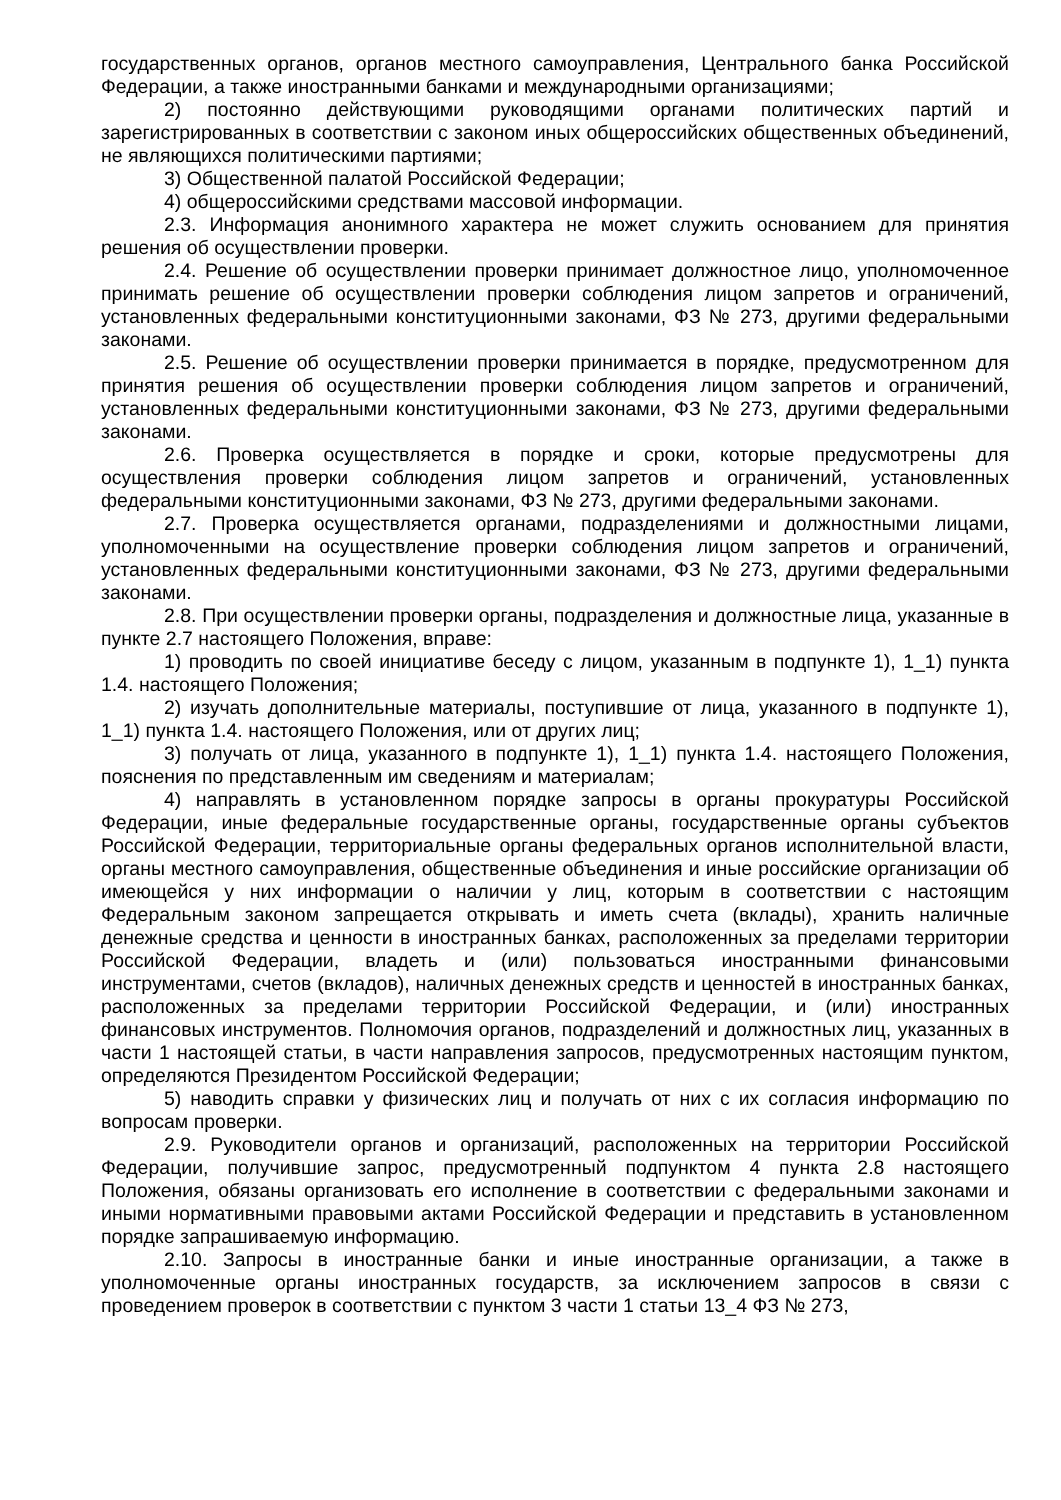государственных органов, органов местного самоуправления, Центрального банка Российской Федерации, а также иностранными банками и международными организациями;
2) постоянно действующими руководящими органами политических партий и зарегистрированных в соответствии с законом иных общероссийских общественных объединений, не являющихся политическими партиями;
3) Общественной палатой Российской Федерации;
4) общероссийскими средствами массовой информации.
2.3. Информация анонимного характера не может служить основанием для принятия решения об осуществлении проверки.
2.4. Решение об осуществлении проверки принимает должностное лицо, уполномоченное принимать решение об осуществлении проверки соблюдения лицом запретов и ограничений, установленных федеральными конституционными законами, ФЗ № 273, другими федеральными законами.
2.5. Решение об осуществлении проверки принимается в порядке, предусмотренном для принятия решения об осуществлении проверки соблюдения лицом запретов и ограничений, установленных федеральными конституционными законами, ФЗ № 273, другими федеральными законами.
2.6. Проверка осуществляется в порядке и сроки, которые предусмотрены для осуществления проверки соблюдения лицом запретов и ограничений, установленных федеральными конституционными законами, ФЗ № 273, другими федеральными законами.
2.7. Проверка осуществляется органами, подразделениями и должностными лицами, уполномоченными на осуществление проверки соблюдения лицом запретов и ограничений, установленных федеральными конституционными законами, ФЗ № 273, другими федеральными законами.
2.8. При осуществлении проверки органы, подразделения и должностные лица, указанные в пункте 2.7 настоящего Положения, вправе:
1) проводить по своей инициативе беседу с лицом, указанным в подпункте 1), 1_1) пункта 1.4. настоящего Положения;
2) изучать дополнительные материалы, поступившие от лица, указанного в подпункте 1), 1_1) пункта 1.4. настоящего Положения, или от других лиц;
3) получать от лица, указанного в подпункте 1), 1_1) пункта 1.4. настоящего Положения, пояснения по представленным им сведениям и материалам;
4) направлять в установленном порядке запросы в органы прокуратуры Российской Федерации, иные федеральные государственные органы, государственные органы субъектов Российской Федерации, территориальные органы федеральных органов исполнительной власти, органы местного самоуправления, общественные объединения и иные российские организации об имеющейся у них информации о наличии у лиц, которым в соответствии с настоящим Федеральным законом запрещается открывать и иметь счета (вклады), хранить наличные денежные средства и ценности в иностранных банках, расположенных за пределами территории Российской Федерации, владеть и (или) пользоваться иностранными финансовыми инструментами, счетов (вкладов), наличных денежных средств и ценностей в иностранных банках, расположенных за пределами территории Российской Федерации, и (или) иностранных финансовых инструментов. Полномочия органов, подразделений и должностных лиц, указанных в части 1 настоящей статьи, в части направления запросов, предусмотренных настоящим пунктом, определяются Президентом Российской Федерации;
5) наводить справки у физических лиц и получать от них с их согласия информацию по вопросам проверки.
2.9. Руководители органов и организаций, расположенных на территории Российской Федерации, получившие запрос, предусмотренный подпунктом 4 пункта 2.8 настоящего Положения, обязаны организовать его исполнение в соответствии с федеральными законами и иными нормативными правовыми актами Российской Федерации и представить в установленном порядке запрашиваемую информацию.
2.10. Запросы в иностранные банки и иные иностранные организации, а также в уполномоченные органы иностранных государств, за исключением запросов в связи с проведением проверок в соответствии с пунктом 3 части 1 статьи 13_4 ФЗ № 273,